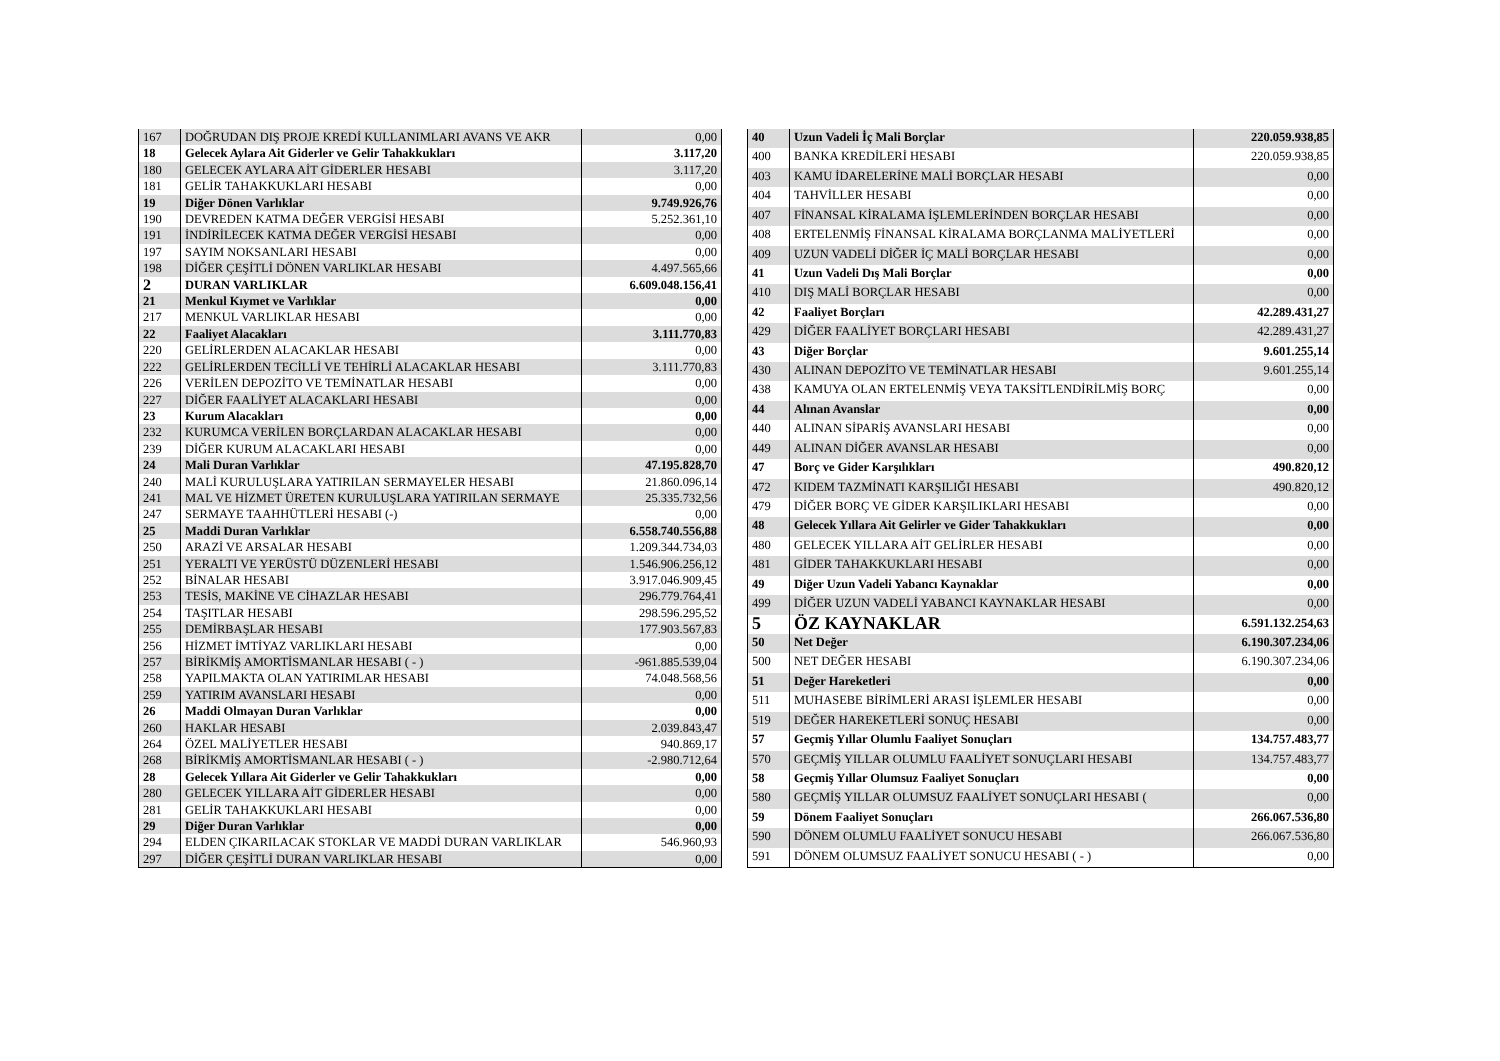| 167 | DOĞRUDAN DIŞ PROJE KREDİ KULLANIMLARI AVANS VE AKR | 0,00 |
| 18 | Gelecek Aylara Ait Giderler ve Gelir Tahakkukları | 3.117,20 |
| 180 | GELECEK AYLARA AİT GİDERLER HESABI | 3.117,20 |
| 181 | GELİR TAHAKKUKLARI HESABI | 0,00 |
| 19 | Diğer Dönen Varlıklar | 9.749.926,76 |
| 190 | DEVREDEN KATMA DEĞER VERGİSİ HESABI | 5.252.361,10 |
| 191 | İNDİRİLECEK KATMA DEĞER VERGİSİ HESABI | 0,00 |
| 197 | SAYIM NOKSANLARI HESABI | 0,00 |
| 198 | DİĞER ÇEŞİTLİ DÖNEN VARLIKLAR HESABI | 4.497.565,66 |
| 2 | DURAN VARLIKLAR | 6.609.048.156,41 |
| 21 | Menkul Kıymet ve Varlıklar | 0,00 |
| 217 | MENKUL VARLIKLAR HESABI | 0,00 |
| 22 | Faaliyet Alacakları | 3.111.770,83 |
| 220 | GELİRLERDEN ALACAKLAR HESABI | 0,00 |
| 222 | GELİRLERDEN TECİLLİ VE TEHİRLİ ALACAKLAR HESABI | 3.111.770,83 |
| 226 | VERİLEN DEPOZİTO VE TEMİNATLAR HESABI | 0,00 |
| 227 | DİĞER FAALİYET ALACAKLARI HESABI | 0,00 |
| 23 | Kurum Alacakları | 0,00 |
| 232 | KURUMCA VERİLEN BORÇLARDAN ALACAKLAR HESABI | 0,00 |
| 239 | DİĞER KURUM ALACAKLARI HESABI | 0,00 |
| 24 | Mali Duran Varlıklar | 47.195.828,70 |
| 240 | MALİ KURULUŞLARA YATIRILAN SERMAYELER HESABI | 21.860.096,14 |
| 241 | MAL VE HİZMET ÜRETEN KURULUŞLARA YATIRILAN SERMAYE | 25.335.732,56 |
| 247 | SERMAYE TAAHHÜTLERİ HESABI (-) | 0,00 |
| 25 | Maddi Duran Varlıklar | 6.558.740.556,88 |
| 250 | ARAZİ VE ARSALAR HESABI | 1.209.344.734,03 |
| 251 | YERALTI VE YERÜSTÜ DÜZENLERİ HESABI | 1.546.906.256,12 |
| 252 | BİNALAR HESABI | 3.917.046.909,45 |
| 253 | TESİS, MAKİNE VE CİHAZLAR HESABI | 296.779.764,41 |
| 254 | TAŞITLAR HESABI | 298.596.295,52 |
| 255 | DEMİRBAŞLAR HESABI | 177.903.567,83 |
| 256 | HİZMET İMTİYAZ VARLIKLARI HESABI | 0,00 |
| 257 | BİRİKMİŞ AMORTİSMANLAR HESABI ( - ) | -961.885.539,04 |
| 258 | YAPILMAKTA OLAN YATIRIMLAR HESABI | 74.048.568,56 |
| 259 | YATIRIM AVANSLARI HESABI | 0,00 |
| 26 | Maddi Olmayan Duran Varlıklar | 0,00 |
| 260 | HAKLAR HESABI | 2.039.843,47 |
| 264 | ÖZEL MALİYETLER HESABI | 940.869,17 |
| 268 | BİRİKMİŞ AMORTİSMANLAR HESABI ( - ) | -2.980.712,64 |
| 28 | Gelecek Yıllara Ait Giderler ve Gelir Tahakkukları | 0,00 |
| 280 | GELECEK YILLARA AİT GİDERLER HESABI | 0,00 |
| 281 | GELİR TAHAKKUKLARI HESABI | 0,00 |
| 29 | Diğer Duran Varlıklar | 0,00 |
| 294 | ELDEN ÇIKARILACAK STOKLAR VE MADDİ DURAN VARLIKLAR | 546.960,93 |
| 297 | DİĞER ÇEŞİTLİ DURAN VARLIKLAR HESABI | 0,00 |
| 40 | Uzun Vadeli İç Mali Borçlar | 220.059.938,85 |
| 400 | BANKA KREDİLERİ HESABI | 220.059.938,85 |
| 403 | KAMU İDARELERİNE MALİ BORÇLAR HESABI | 0,00 |
| 404 | TAHVİLLER HESABI | 0,00 |
| 407 | FİNANSAL KİRALAMA İŞLEMLERİNDEN BORÇLAR HESABI | 0,00 |
| 408 | ERTELENMİŞ FİNANSAL KİRALAMA BORÇLANMA MALİYETLERİ | 0,00 |
| 409 | UZUN VADELİ DİĞER İÇ MALİ BORÇLAR HESABI | 0,00 |
| 41 | Uzun Vadeli Dış Mali Borçlar | 0,00 |
| 410 | DIŞ MALİ BORÇLAR HESABI | 0,00 |
| 42 | Faaliyet Borçları | 42.289.431,27 |
| 429 | DİĞER FAALİYET BORÇLARI HESABI | 42.289.431,27 |
| 43 | Diğer Borçlar | 9.601.255,14 |
| 430 | ALINAN DEPOZİTO VE TEMİNATLAR HESABI | 9.601.255,14 |
| 438 | KAMUYA OLAN ERTELENMİŞ VEYA TAKSİTLENDİRİLMİŞ BORÇ | 0,00 |
| 44 | Alınan Avanslar | 0,00 |
| 440 | ALINAN SİPARİŞ AVANSLARI HESABI | 0,00 |
| 449 | ALINAN DİĞER AVANSLAR HESABI | 0,00 |
| 47 | Borç ve Gider Karşılıkları | 490.820,12 |
| 472 | KIDEM TAZMİNATI KARŞILIĞI HESABI | 490.820,12 |
| 479 | DİĞER BORÇ VE GİDER KARŞILIKLARI HESABI | 0,00 |
| 48 | Gelecek Yıllara Ait Gelirler ve Gider Tahakkukları | 0,00 |
| 480 | GELECEK YILLARA AİT GELİRLER HESABI | 0,00 |
| 481 | GİDER TAHAKKUKLARI HESABI | 0,00 |
| 49 | Diğer Uzun Vadeli Yabancı Kaynaklar | 0,00 |
| 499 | DİĞER UZUN VADELİ YABANCI KAYNAKLAR HESABI | 0,00 |
| 5 | ÖZ KAYNAKLAR | 6.591.132.254,63 |
| 50 | Net Değer | 6.190.307.234,06 |
| 500 | NET DEĞER HESABI | 6.190.307.234,06 |
| 51 | Değer Hareketleri | 0,00 |
| 511 | MUHASEBE BİRİMLERİ ARASI İŞLEMLER HESABI | 0,00 |
| 519 | DEĞER HAREKETLERİ SONUÇ HESABI | 0,00 |
| 57 | Geçmiş Yıllar Olumlu Faaliyet Sonuçları | 134.757.483,77 |
| 570 | GEÇMİŞ YILLAR OLUMLU FAALİYET SONUÇLARI HESABI | 134.757.483,77 |
| 58 | Geçmiş Yıllar Olumsuz Faaliyet Sonuçları | 0,00 |
| 580 | GEÇMİŞ YILLAR OLUMSUZ FAALİYET SONUÇLARI HESABI ( | 0,00 |
| 59 | Dönem Faaliyet Sonuçları | 266.067.536,80 |
| 590 | DÖNEM OLUMLU FAALİYET SONUCU HESABI | 266.067.536,80 |
| 591 | DÖNEM OLUMSUZ FAALİYET SONUCU HESABI ( - ) | 0,00 |